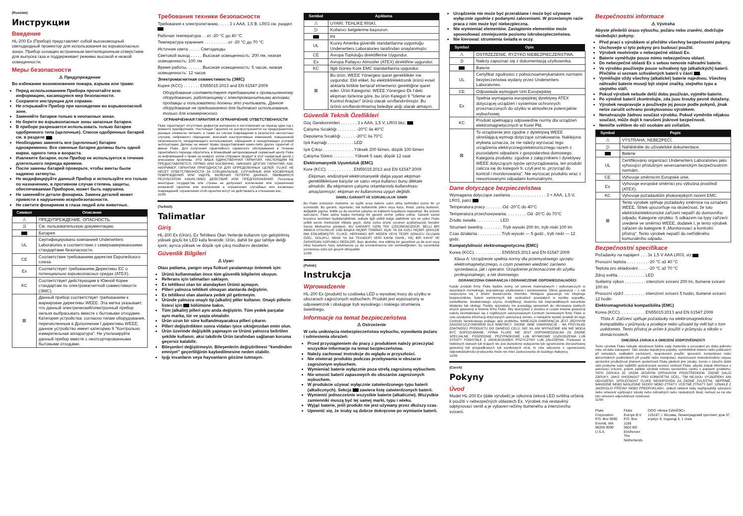(Russian)
Инструкции
Введение
HL-200 Ex (Прибор) представляет собой высокомощный светодиодный прожектор для использования во взрывоопасных зонах. Прибор оснащен встроенным вентиляционным отверстием для выпуска газа и поддерживает режимы высокой и низкой освещенности.
Меры безопасности
⚠ Предупреждение
Во избежание возникновения пожара, взрыва или травм:
Перед использованием Прибора прочитайте всю информацию, касающуюся мер безопасности.
Сохраните инструкции для справки.
Не открывайте Прибор при нахождении во взрывоопасной зоне.
Заменяйте батареи только в неопасных зонах.
Не берите во взрывоопасные зоны запасные батареи.
В приборе разрешается использовать только батареи одобренного типа (щелочные). Список одобренных батарей см. в разделе .
Необходимо заменять все (щелочные) батареи одновременно. Все сменные батареи должны быть одной марки, одного типа и возраста.
Извлеките батареи, если Прибор не используется в течение длительного периода времени.
После замены батарей проверьте, чтобы винты были надежно затянуты.
Не модифицируйте данный Прибор и используйте его только по назначению, в противном случае степень защиты, обеспечиваемая Прибором, может быть нарушена.
Не заменяйте детали фонарика. Замена деталей может привести к нарушению искробезопасности.
Не светите фонариком в глаза людей или животных.
| Символ | Описание |
| --- | --- |
| ⚠ | ПРЕДУПРЕЖДЕНИЕ. ОПАСНОСТЬ. |
| ▯i | См. пользовательскую документацию. |
| | Батарея |
| UL | Сертифицировано компанией Underwriters Laboratories в соответствии с североамериканскими стандартами безопасности. |
| CE | Соответствие требованиям директив Европейского союза. |
| Ex | Соответствует требованиям Директивы ЕС о потенциально взрывоопасных средах (ATEX). |
| KC | Соответствует действующим в Южной Корее стандартам по электромагнитной совместимости (ЭМС). |
| ⊠ | Данный прибор соответствует требованиям к маркировке директивы WEEE. Эта метка указывает, что данный электрический/электронный прибор нельзя выбрасывать вместе с бытовыми отходами. Категория устройства: согласно типам оборудования, перечисленным в Дополнении I директивы WEEE, данное устройство имеет категорию 9 "Контрольно измерительная аппаратура". Не утилизируйте данный прибор вместе с неотсортированными бытовыми отходами. |
Требования техники безопасности
Требования к электропитанию. . . . . 3 x AAA, 1,5 В, LR03 см. раздел
Рабочая температура . . от -20 °C до 40 °C
Температура хранения . . . . . . . . . . от -20 °C до 70 °C
Источник света . . . . . Светодиоды
Световой выход . . . . . Высокая освещенность: 200 лм, низкая освещенность: 100 лм
Время работы. . . . . . . Высокая освещенность: 5 часов, низкая освещенность: 12 часов
Электромагнитная совместимость (ЭМС)
Корея (KCC) . . . . . . . EN55015:2013 and EN 61547:2009
Оборудование соответствует требованиям к промышленному оборудованию, работающему с электромагнитными волнами; продавцы и пользователи должны это учитывать. Данное оборудование не предназначено для бытового использования, только для коммерческого.
ОГРАНИЧЕННАЯ ГАРАНТИЯ И ОГРАНИЧЕНИЕ ОТВЕТСТВЕННОСТИ
Fluke гарантирует отсутствие дефектов материала и изготовления на период один год с момента приобретения. Настоящая Гарантия не распространяется на предохранители, разовые элементы питания, а также на случаи повреждения в результате несчастных случаев, небрежного обращения, внесения конструктивных изменений, повышенной загрязненности, ненадлежащего использования, обращения и ненадлежащих условий эксплуатации. Дилеры не имеют права предоставления каких-либо других гарантий от имени Fluke. Для получения гарантийного сервисного обслуживания в течение гарантийного периода обратитесь в ближайший авторизованный сервисный центр Fluke за информацией о праве на возврат, затем отправьте продукт в этот сервисный центр с описанием проблемы. ЭТО ВАША ЕДИНСТВЕННАЯ ГАРАНТИЯ. НАСТОЯЩИМ НЕ ПРЕДОСТАВЛЯЕТСЯ, ПРЯМО ИЛИ КОСВЕННО, НИКАКИХ ДРУГИХ ГАРАНТИЙ, КАК, НАПРИМЕР, ГАРАНТИИ ПРИГОДНОСТИ ДЛЯ ОПРЕДЕЛЕННЫХ ЦЕЛЕЙ. FLUKE НЕ НЕСЕТ ОТВЕТСТВЕННОСТИ ЗА СПЕЦИАЛЬНЫЕ, СЛУЧАЙНЫЕ ИЛИ КОСВЕННЫЕ ПОВРЕЖДЕНИЯ ИЛИ УЩЕРБ, ВКЛЮЧАЯ ПОТЕРЮ ДАННЫХ, ЯВИВШИХСЯ РЕЗУЛЬТАТОМ КАКИХ-ЛИБО ДЕЙСТВИЙ ИЛИ ПРЕДПОЛОЖЕНИЙ. Поскольку некоторые государства или страны не допускают исключения или ограничения косвенной гарантии или исключения и ограничения случайных или косвенных повреждений, ограничения этой гарантии могут не действовать в отношении вас.
11/99
(Turkish)
Talimatlar
Giriş
HL-200 Ex (Ürün), Ex Tehlikesi Olan Yerlerde kullanım için geliştirilmiş yüksek güçlü bir LED kafa feneridir. Ürün, dahili bir gaz tahliye deliği içerir, ayrıca yüksek ve düşük ışık çıkış modlarını destekler.
Güvenlik Bilgileri
⚠ Uyarı
Olası patlama, yangın veya fiziksel yaralanmayı önlemek için:
Ürünü kullanmadan önce tüm güvenlik bilgilerini okuyun.
Referans için talimatları saklayın.
Ex tehlikesi olan bir alandayken Ürünü açmayın.
Pilleri yalnızca tehlikeli olmayan alanlarda değiştirin.
Ex tehlikesi olan alanlara yedek pil getirmeyin.
Üründe yalnızca onaylı tip (alkalin) piller kullanın. Onaylı pillerin listesi için bölümüne bakın.
Tüm (alkalin) pilleri aynı anda değiştirin. Tüm yedek parçalar aynı marka, tür ve yaşta olmalıdır.
Ürün uzun bir süre kullanılmayacaksa pilleri çıkarın.
Pilleri değiştirdikten sonra vidaları iyice sıktığınızdan emin olun.
Ürün üzerinde değişiklik yapmayın ve Ürünü yalnızca belirtilen şekilde kullanın; aksi takdirde Ürün tarafından sağlanan koruma geçersiz kalabilir.
Bileşenleri değiştirmeyin. Bileşenlerin değiştirilmesi “kendinden emniyet” geçerliliğinin kaybedilmesine neden olabilir.
Işığı insanların veya hayvanların gözüne tutmayın.
| Sembol | Açıklama |
| --- | --- |
| ⚠ | UYARI. TEHLİKE RİSKİ. |
| ▯i | Kullanıcı belgelerine başvurun. |
| | Pil |
| UL | Kuzey Amerika güvenlik standartlarına uygunluğu Underwriters Laboratories tarafından onaylanmıştır. |
| CE | Avrupa Topluluğu direktiflerine Uygundur. |
| Ex | Avrupa Patlayıcı Atmosfer (ATEX) direktifine uygundur. |
| KC | İlgili Güney Kore EMC standartlarına uygundur. |
| ⊠ | Bu ürün, WEEE Yönergesi işaret gereklilikler ine uygundur. Ekli etiket, bu elektrikli/elektronik ürünü evsel atıklarla birlikte bertaraf etmemeniz gerektiğine işaret eder. Ürün Kategorisi: WEEE Yönergesi Ek I'deki ekipman türlerine göre, bu ürün Kategori 9 "İzleme ve Kontrol Araçları" ürünü olarak sınıflandırılmıştır. Bu ürünü sınıflandırılmamış belediye atığı olarak atmayın. |
Güvenlik Teknik Özellikleri
Güç Gereksinimleri . . . . . . . 3 x AAA, 1,5 V, LR03 bkz.
Çalışma Sıcaklığı . . . . . . . . -20°C ila 40°C
Depolama Sıcaklığı . . . . . . -20°C ila 70°C
Işık Kaynağı . . . . . . . . . . . LED
Işık Çıkışı . . . . . . . . . . . . . Yüksek 200 lümen, düşük 100 lümen
Çalışma Süresi . . . . . . . . . Yüksek 5 saat, düşük 12 saat
Elektromanyetik Uyumluluk (EMC)
Kore (KCC). . . . . . . . . . . . EN55015:2013 and EN 61547:2009
Ekipman, endüstriyel elektromanyetik dalga yayan ekipman gereklilikleriине karşılar ve satıcı veya kullanıcı bunu dikkate almalıdır. Bu ekipmanın çalışma ortamlarında kullanılması amaçlanmıştır; ekipman ev kullanımına uygun değildir.
SINIRLI GARANTİ VE SORUMLULUK SINIRI
Bu Fluke ürününün malzeme ve işçilik arıza bakımı satın alma tarihinden sonra bir yıl ücretsizdir. Bu garanti, sigortaları, tek kullanımlık pilleri veya kaza, ihmal, yanlış kullanım, değişiklik yapma, kirlilik ya da anormal çalışma ve kullanım koşullarını kapsamaz. Bu ürünün satıcıların, Fluke adına başka herhangi bir garanti verme yetkisi yoktur. Garanti süresi boyunca servisten faydalanabilmek, iadeyle ilgili yetkili belge alabilmek için en yakın Fluke yetkili servis merkeziyle irtibata geçin, daha sonra ürünü sorunun açıklamasıyla beraber Servis Merkezi'ne gönderin. BU GARANTİ SİZİN TEK ÇÖZÜMÜNÜZDÜR. BELLİ BİR AMACA UYGUNLUK GİBİ BAŞKA HİÇBİR TEMİNAT, AÇIK YA DA GİZLİ HİÇBİR ŞEKİLDE İMA EDİLMEMİŞTİR. FLUKE, HERHANGİ BİR NEDEN VEYA TEORİ SONUCU OLUŞAN ÖZEL, DOLAYLI, NİHAİ YA DA TESADÜFİ VERİ KAYBI DAHİL, HİÇ BİR KAYIP VE ZARARDAN SORUMLU DEĞİLDİR. Bazı devletler, ima edilmiş bir garantinin ya da arızi veya nihai hasarların hariç tutulmasına ya da sınırlanmasına izin vermediğinden, bu sorumluluk sınırlaması sizin için geçerli olmayabilir.
11/99
(Polish)
Instrukcja
Wprowadzenie
HL-200 Ex (produkt) to czołówka LED o wysokiej mocy do użytku w obszarach zagrożonych wybuchem. Produkt jest wyposażony w odpowietrznik i obsługuje tryb wysokiego i niskiego strumienia świetlnego.
Informacje na temat bezpieczeństwa
⚠ Ostrzeżenie
W celu uniknięcia niebezpieczeństwa wybuchu, wywołania pożaru i odniesienia obrażeń:
Przed przystąpieniem do pracy z produktem należy przeczytać wszystkie informacje na temat bezpieczeństwa.
Należy zachować instrukcje do wglądu w przyszłości.
Nie otwierać produktu podczas przebywania w obszarze zagrożonym wybuchem.
Wymieniać baterie wyłącznie poza strefą zagrożoną wybuchem.
Nie wnosić baterii zapasowych do obszarów zagrożonych wybuchem.
W produkcie używać wyłącznie zatwierdzonego typu baterii (alkalicznych). Sekcja zawiera listę zatwierdzonych baterii.
Wymienić jednocześnie wszystkie baterie (alkaliczne). Wszystkie zamienniki muszą być tej samej marki, typu i wieku.
Wyjąć baterie, jeśli produkt nie jest używany przez dłuższy czas.
Upewnić się, że śruby są dobrze dokręcone po wymianie baterii.
Urządzenie nie może być przerabiane i może być używane wyłącznie zgodnie z podanymi zaleceniami. W przeciwnym razie praca z nim może być niebezpieczna.
Nie wymieniać elementów. Zastąpienie elementów może spowodować zmniejszenie poziomu iskrobezpieczeństwa.
Nie kierować strumienia światła w oczy.
| Symbol | Opis |
| --- | --- |
| ⚠ | OSTRZEŻENIE. RYZYKO NIEBEZPIECZEŃSTWA. |
| ▯i | Należy zapoznać się z dokumentacją użytkownika. |
| | Baterie |
| UL | Certyfikat zgodności z północnoamerykańskimi normami bezpieczeństwa wydany przez Underwriters Laboratories. |
| CE | Odpowiada wymogom Unii Europejskiej |
| Ex | Spełnia wymagania europejskiej dyrektywy ATEX dotyczącej urządzeń i systemów ochronnych przeznaczonych do użytku w atmosferze potencjalnie wybuchowej. |
| KC | Produkt spełniający odpowiednie normy dla urządzeń elektromagnetycznych w Korei Płd. |
| ⊠ | To urządzenie jest zgodne z dyrektywą WEEE określającą wymogi dotyczące oznakowania. Naklejona etykieta oznacza, że nie należy wyrzucać tego urządzenia elektrycznego/elektronicznego razem z pozostałymi odpadami z gospodarstwa domowego. Kategoria produktu: zgodnie z załącznikiem I dyrektywy WEEE dotyczącym typów oprzyrządowania, ten produkt zalicza się do kategorii 9, czyli jest to „przyrząd do kontroli i monitorowania”. Nie wyrzucać produktu wraz z niesortowanymi odpadami komunalnymi. |
Dane dotyczące bezpieczeństwa
Wymagania dotyczące zasilania . . . . . . . . . . . . . . . 3 × AAA, 1,5 V, LR03, patrz
Temperatura pracy . . . . . . . Od -20°C do 40°C
Temperatura przechowywania. . . . . . . . . Od -20°C do 70°C
Źródło światła . . . . . . . . . . LED
Strumień świetlny . . . . . . . . Tryb wysoki 200 lm, tryb niski 100 lm
Czas działania . . . . . . . . . . Tryb wysoki — 5 godz., tryb niski — 12 godz.
Kompatybilność elektromagnetyczna (EMC)
Korea (KCC). . . . . . . . . . . . EN55015:2013 and EN 61547:2009
Klasa A: Urządzenie spełnia normy dla przemysłowego sprzętu elektromagnetycznego, o czym powinien wiedzieć zarówno sprzedawca, jak i operator. Urządzenie przeznaczone do użytku profesjonalnego, a nie domowego.
OGRANICZONA GWARANCJA I OGRANICZENIE ODPOWIEDZIALNOŚCI
Każdy produkt firmy Fluke będzie wolny od usterek materiałowych i wykonawczych w warunkach normalnego, poprawnego użytkowania i serwisowania. Okres gwarancji – 1 rok rozpoczyna się z dniem dostarczenia miernika. Niniejsza gwarancja nie obejmuje bezpieczników, baterii wymiennych lub uszkodzeń powstałych w wyniku wypadku, zaniedbania, niewłaściwego użycia, modyfikacji, skażenia lub nieprawidłowych warunków działania lub obsługi. Punkty sprzedaży nie posiadają uprawnień do oferowania żadnych innych gwarancji w imieniu firmy Fluke. Aby skorzystać z serwisu w czasie trwania gwarancji należy skontaktować się z najbliższym autoryzowanym Centrum Serwisowym firmy Fluke w celu uzyskania informacji dotyczących autoryzacji zwrotu, a następnie wysłać produkt do tego Centrum Serwisowego podając opis problemu. NINIEJSZA GWARANCJA JEST JEDYNYM ZADOŚĆUCZYNIENIEM DLA NABYWCY. ŻADNE INNE GWARANCJE - NA PRZYKŁAD ZDATNOŚCI PRODUKTU DO DANEGO CELU, NIE SĄ ANI WYRAŻONE ANI NIE MOGĄ BYĆ DOROZUMIANE. FIRMA FLUKE NIE JEST ODPOWIEDZIALNA ZA ŻADNE SPECJALNE, POŚREDNIE, PRZYPADKOWE LUB WYNIKOWE USZKODZENIA LUB STRATY POWSTAŁE Z JAKIEJKOLWIEK PRZYCZYNY LUB ZAŁOŻENIA. Ponieważ w niektórych stanach lub krajach nie jest dozwolone wyłączenie lub ograniczenie dorozumianej gwarancji lub przypadkowych lub wynikowych strat, to ośw iadczenie o ograniczeniu odpowiedzialności producenta może nie mieć zastosowania do każdego Nabywcy.
11/99
(Czech)
Pokyny
Úvod
Model HL-200 Ex (dále výrobek) je výkonná čelová LED svítilna určená k použití v nebezpečných oblastech Ex. Výrobek má vestavěný odplynovací ventil a je vybaven režimy tlumeného a intenzivního svícení.
Bezpečnostní informace
⚠ Výstraha
Abyste předešli úrazu výbuchu, požáru nebo zranění, dodržujte následující pokyny:
Před prací s výrobkem si přečtěte všechny bezpečnostní pokyny.
Uschovejte si tyto pokyny pro budoucí použití.
Výrobek neotvírejte v nebezpečné oblasti Ex.
Baterie vyměňujte pouze mimo nebezpečnou oblast.
Do nebezpečné oblasti Ex s sebou nenoste náhradní baterie.
Ve výrobku používejte pouze schválený typ (alkalických) baterií. Přečtěte si seznam schválených baterií v části .
Vyměňujte vždy všechny (alkalické) baterie najednou. Všechny náhradní baterie musejí být stejné značky, stejného typu a stejného stáří.
Pokud výrobek nebude delší dobu používán, vyjměte baterie.
Po výměně baterií zkontrolujte, zda jsou šrouby pevně dotaženy.
Výrobek neupravujte a používejte jej pouze podle pokynů, jinak nelze zaručit ochranu poskytovanou výrobkem.
Nenahrazujte žádnou součást výrobku. Pokud vyměníte nějakou součást, může dojít k narušení jiskrové bezpečnosti.
Nemiřte světlem do očí osobám ani zvířatům.
| Symbol | Popis |
| --- | --- |
| ⚠ | VÝSTRAHA. NEBEZPEČÍ. |
| ▯i | Nahlédněte do uživatelské dokumentace. |
| | Baterie |
| UL | Certifikováno organizací Underwriters Laboratories jako vyhovující příslušným severoamerickým bezpečnostním normám. |
| CE | Vyhovuje směrnicím Evropské unie. |
| Ex | Vyhovuje evropské směrnici pro výbušná prostředí (ATEX). |
| KC | Vyhovuje požadavkům jihokorejských norem EMC. |
| ⊠ | Tento výrobek splňuje požadavky směrnice na označení WEEE. Štítek upozorňuje na skutečnost, že toto elektrické/elektronické zařízení nepatří do domovního odpadu. Kategorie výrobku: S odkazem na typy zařízení uvedené ve směrnici WEEE, dodatek I, je tento výrobek zařazen do kategorie 9 „Monitorovací a kontrolní přístroj“. Tento výrobek nepatří do netříděného komunálního odpadu. |
Bezpečnostní specifikace
Požadavky na napájení . . . 3x 1,5 V AAA LR03, viz
Provozní teplota . . . . . . . . . -20 °C až 40 °C
Teplota pro skladování . . . . -20 °C až 70 °C
Zdroj světla. . . . . . . . . . . . LED
Světelný výkon . . . . . . . . . intenzivní svícení 200 lm, tlumené svícení 100 lm
Provozní výdrž . . . . . . . . . intenzivní svícení 5 hodin, tlumené svícení 12 hodin
Elektromagnetická kompatibilita (EMC)
Korea (KCC). . . . . . . . . . . EN55015:2013 and EN 61547:2009
Třída A: Zařízení splňuje požadavky na elektromagnetickou kompatibilitu v průmyslu a prodejce nebo uživatel by měl být o tom uvědomen. Tento přístroj je určen k použití v průmyslu a nikoliv v domácnostech.
OMEZENÁ ZÁRUKA A OMEZENÍ ZODPOVĚDNOSTI
Tento výrobek Fluke nebude obsahovat žádné vady materiálu a provedení po dobu jednoho roku od data zakoupení. Tato záruka nepokrývá pojistky, vyměnitelné baterie nebo poškození při nehodách, nedbalém zacházení, nesprávném použití, úpravách, kontaminaci nebo abnormálních podmínkách při použití nebo manipulaci. Autorizovaní maloobchodníci nejsou oprávněni prodlužovat jménem společnosti Fluke jakékoli jiné záruky. Servis v záruční době vám poskytne vaše nejbližší autorizované servisní centrum Fluke, abyste získali informace o autorizaci vrácení, potom zašlete výrobek tomuto servisnímu centru s popisem problému. TATO ZÁRUKA JE VAŠÍM JEDINÝM OPRAVNÝM PROSTŘEDKEM. ŽÁDNÉ DALŠÍ ZÁRUKY, JAKO VHODNOST PRO KONKRÉTNÍ ÚČEL, TÍM NEJSOU VYJÁDŘENY ANI ODVOZENY. SPOLEČNOST FLUKE NEODPOVÍDÁ ZA ŽÁDNÉ ZVLÁŠTNÍ, NEPŘÍMÉ, NÁHODNÉ NEBO NÁSLEDNÉ ŠKODY NEBO ZTRÁTY, VČETNĚ ZTRÁTY DAT, VZNIKLÉ Z JAKÉKOLIV PŘÍČINY NEBO PŘEDPOKLADU. Jelikož některé státy nepřipouštějí vyloučení nebo omezení vyplývající záruky nebo náhodných nebo následných škod, nemusí se na vás toto omezení odpovědnosti vztahovat.
11/99
Fluke Corporation
P.O. Box 9090
Everett, WA 98206-9090
U.S.A.
Fluke Europe B.V
P.O. Box 1186
5602 BD Eindhoven
The Netherlands
ООО «Флюк СИАЙЭС»
125167, г. Москва, Ленинградский проспект дом 37, корпус 9, подъезд 4, 1 этаж